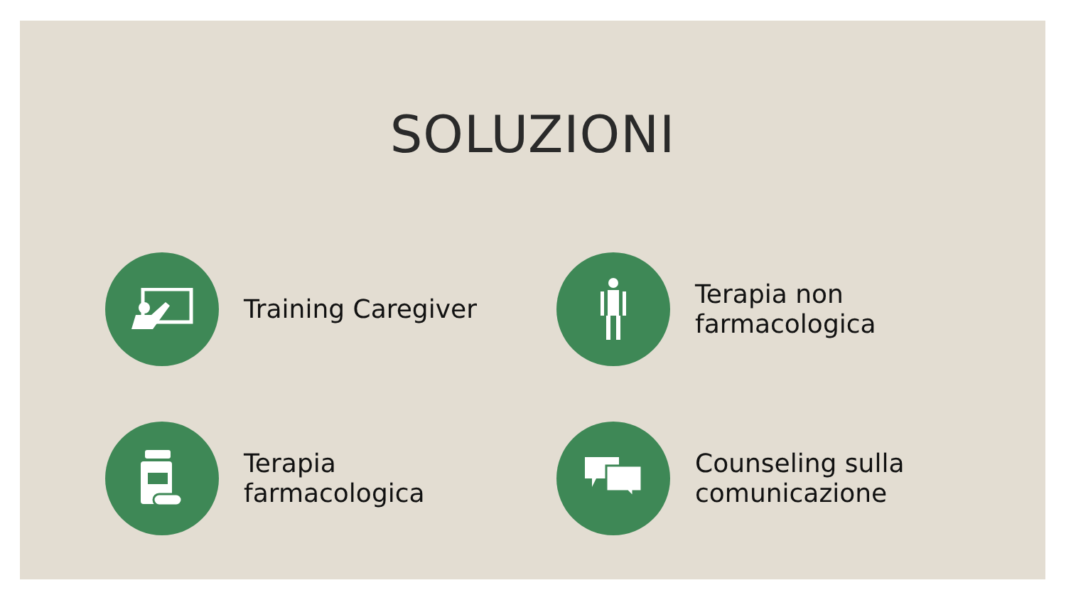SOLUZIONI
Training Caregiver
Terapia non
farmacologica
Terapia
farmacologica
Counseling sulla
comunicazione